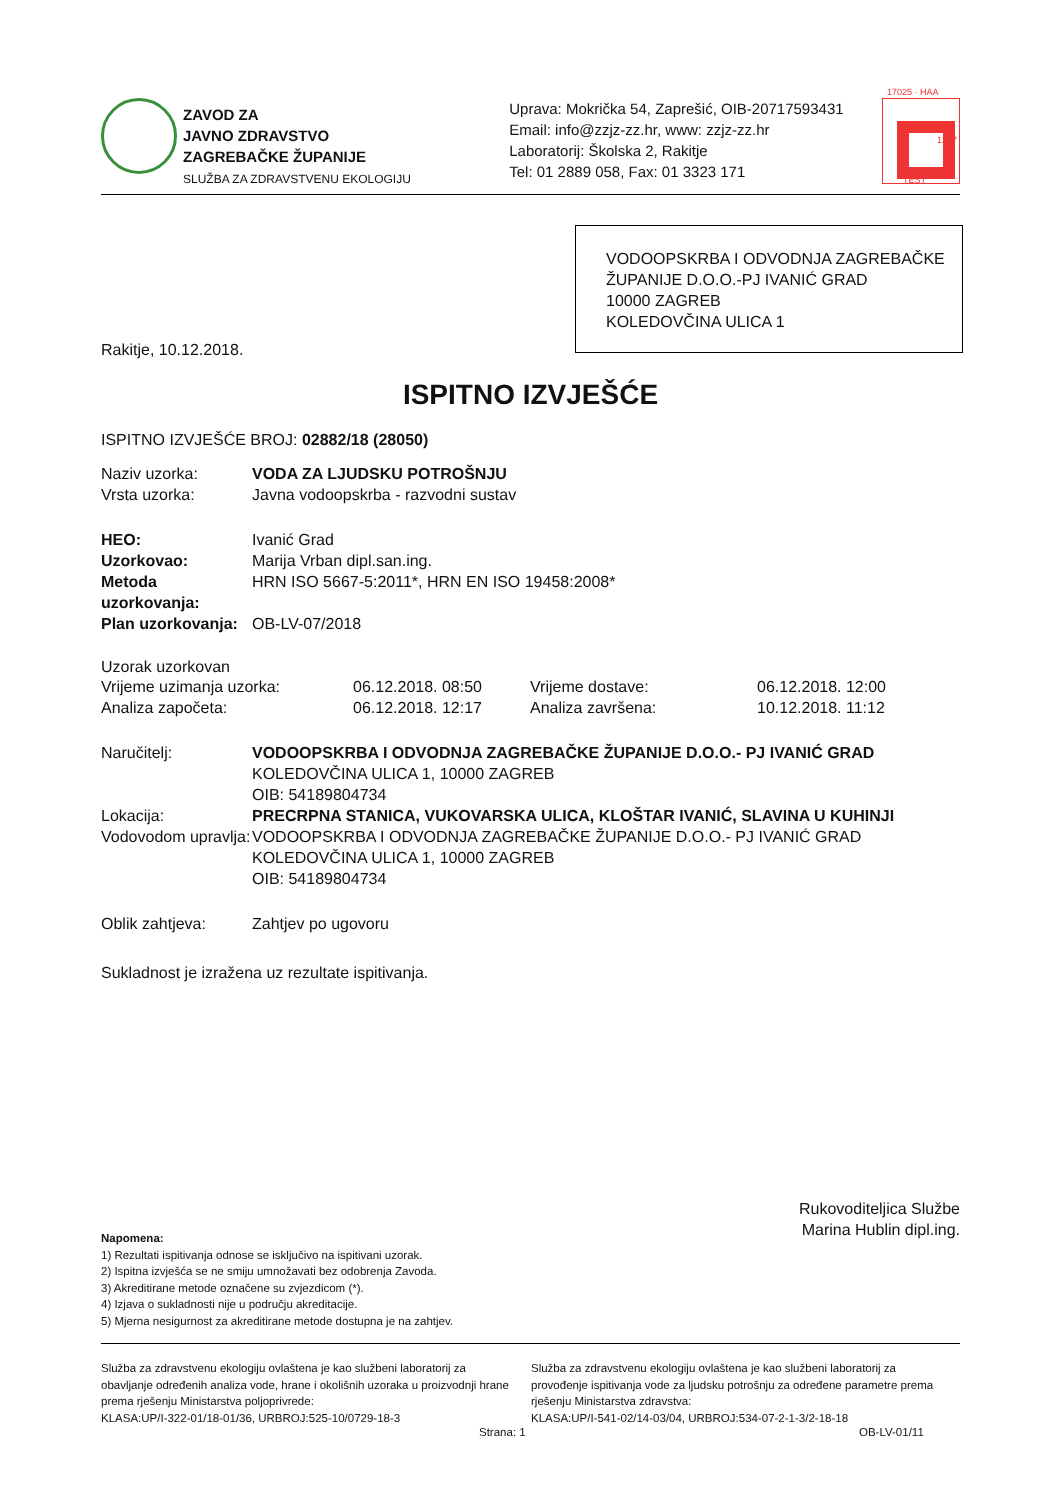ZAVOD ZA
JAVNO ZDRAVSTVO
ZAGREBAČKE ŽUPANIJE
SLUŽBA ZA ZDRAVSTVENU EKOLOGIJU
Uprava: Mokrička 54, Zaprešić, OIB-20717593431
Email: info@zzjz-zz.hr, www: zzjz-zz.hr
Laboratorij: Školska 2, Rakitje
Tel: 01 2889 058, Fax: 01 3323 171
17025 · HAA
1227
TEST
VODOOPSKRBA I ODVODNJA ZAGREBAČKE ŽUPANIJE D.O.O.-PJ IVANIĆ GRAD
10000 ZAGREB
KOLEDOVČINA ULICA 1
Rakitje, 10.12.2018.
ISPITNO IZVJEŠĆE
ISPITNO IZVJEŠĆE BROJ: 02882/18 (28050)
Naziv uzorka: VODA ZA LJUDSKU POTROŠNJU
Vrsta uzorka:
Javna vodoopskrba - razvodni sustav
HEO:
Ivanić Grad
Uzorkovao:
Marija Vrban dipl.san.ing.
Metoda uzorkovanja:
HRN ISO 5667-5:2011*, HRN EN ISO 19458:2008*
Plan uzorkovanja:
OB-LV-07/2018
Uzorak uzorkovan
Vrijeme uzimanja uzorka:
06.12.2018. 08:50
Vrijeme dostave:
06.12.2018. 12:00
Analiza započeta:
06.12.2018. 12:17
Analiza završena:
10.12.2018. 11:12
Naručitelj: VODOOPSKRBA I ODVODNJA ZAGREBAČKE ŽUPANIJE D.O.O.- PJ IVANIĆ GRAD
KOLEDOVČINA ULICA 1, 10000 ZAGREB
OIB: 54189804734
Lokacija: PRECRPNA STANICA, VUKOVARSKA ULICA, KLOŠTAR IVANIĆ, SLAVINA U KUHINJI
Vodovodom upravlja:
VODOOPSKRBA I ODVODNJA ZAGREBAČKE ŽUPANIJE D.O.O.- PJ IVANIĆ GRAD
KOLEDOVČINA ULICA 1, 10000 ZAGREB
OIB: 54189804734
Oblik zahtjeva:
Zahtjev po ugovoru
Sukladnost je izražena uz rezultate ispitivanja.
Rukovoditeljica Službe
Marina Hublin dipl.ing.
Napomena:
1) Rezultati ispitivanja odnose se isključivo na ispitivani uzorak.
2) Ispitna izvješća se ne smiju umnožavati bez odobrenja Zavoda.
3) Akreditirane metode označene su zvjezdicom (*).
4) Izjava o sukladnosti nije u području akreditacije.
5) Mjerna nesigurnost za akreditirane metode dostupna je na zahtjev.
Služba za zdravstvenu ekologiju ovlaštena je kao službeni laboratorij za obavljanje određenih analiza vode, hrane i okolišnih uzoraka u proizvodnji hrane prema rješenju Ministarstva poljoprivrede:
KLASA:UP/I-322-01/18-01/36, URBROJ:525-10/0729-18-3
Služba za zdravstvenu ekologiju ovlaštena je kao službeni laboratorij za provođenje ispitivanja vode za ljudsku potrošnju za određene parametre prema rješenju Ministarstva zdravstva:
KLASA:UP/I-541-02/14-03/04, URBROJ:534-07-2-1-3/2-18-18
Strana: 1 OB-LV-01/11